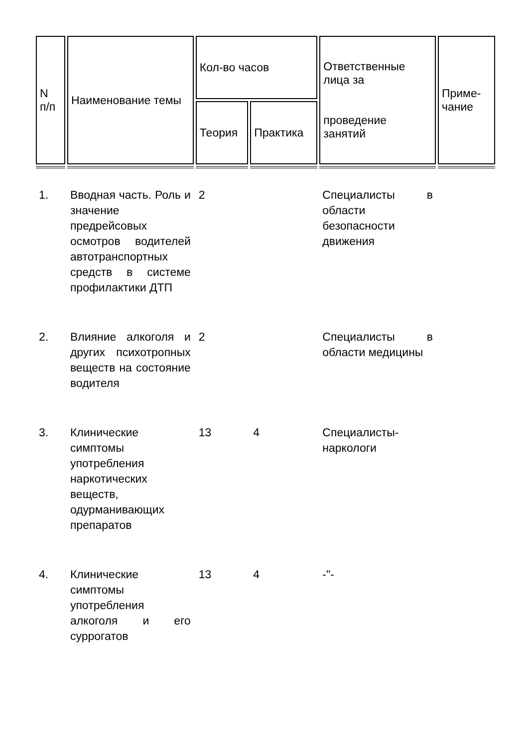| N п/п | Наименование темы | Кол-во часов | | Ответственные лица за проведение занятий | Приме- чание |
| --- | --- | --- | --- | --- | --- |
| | | Теория | Практика | | |
| 1. | Вводная часть. Роль и значение предрейсовых осмотров водителей автотранспортных средств в системе профилактики ДТП | 2 | | Специалисты в области безопасности движения | |
| 2. | Влияние алкоголя и других психотропных веществ на состояние водителя | 2 | | Специалисты в области медицины | |
| 3. | Клинические симптомы употребления наркотических веществ, одурманивающих препаратов | 13 | 4 | Специалисты-наркологи | |
| 4. | Клинические симптомы употребления алкоголя и его суррогатов | 13 | 4 | -"- | |